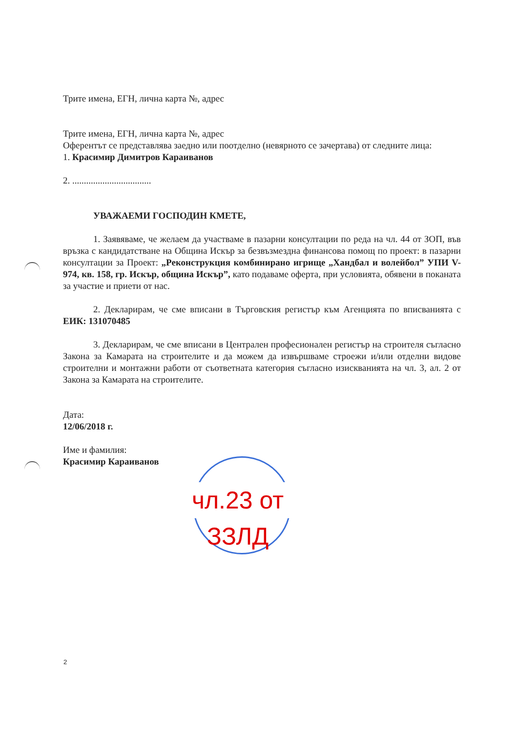Трите имена, ЕГН, лична карта №, адрес
Трите имена, ЕГН, лична карта №, адрес
Оферентът се представлява заедно или поотделно (невярното се зачертава) от следните лица:
1. Красимир Димитров Караиванов
2. ..................................
УВАЖАЕМИ ГОСПОДИН КМЕТЕ,
1. Заявяваме, че желаем да участваме в пазарни консултации по реда на чл. 44 от ЗОП, във връзка с кандидатстване на Община Искър за безвъзмездна финансова помощ по проект: в пазарни консултации за Проект: „Реконструкция комбинирано игрище „Хандбал и волейбол” УПИ V-974, кв. 158, гр. Искър, община Искър”, като подаваме оферта, при условията, обявени в поканата за участие и приети от нас.
2. Декларирам, че сме вписани в Търговския регистър към Агенцията по вписванията с ЕИК: 131070485
3. Декларирам, че сме вписани в Централен професионален регистър на строителя съгласно Закона за Камарата на строителите и да можем да извършваме строежи и/или отделни видове строителни и монтажни работи от съответната категория съгласно изискванията на чл. 3, ал. 2 от Закона за Камарата на строителите.
Дата:
12/06/2018 г.
Име и фамилия:
Красимир Караиванов
чл.23 от ЗЗЛД
2